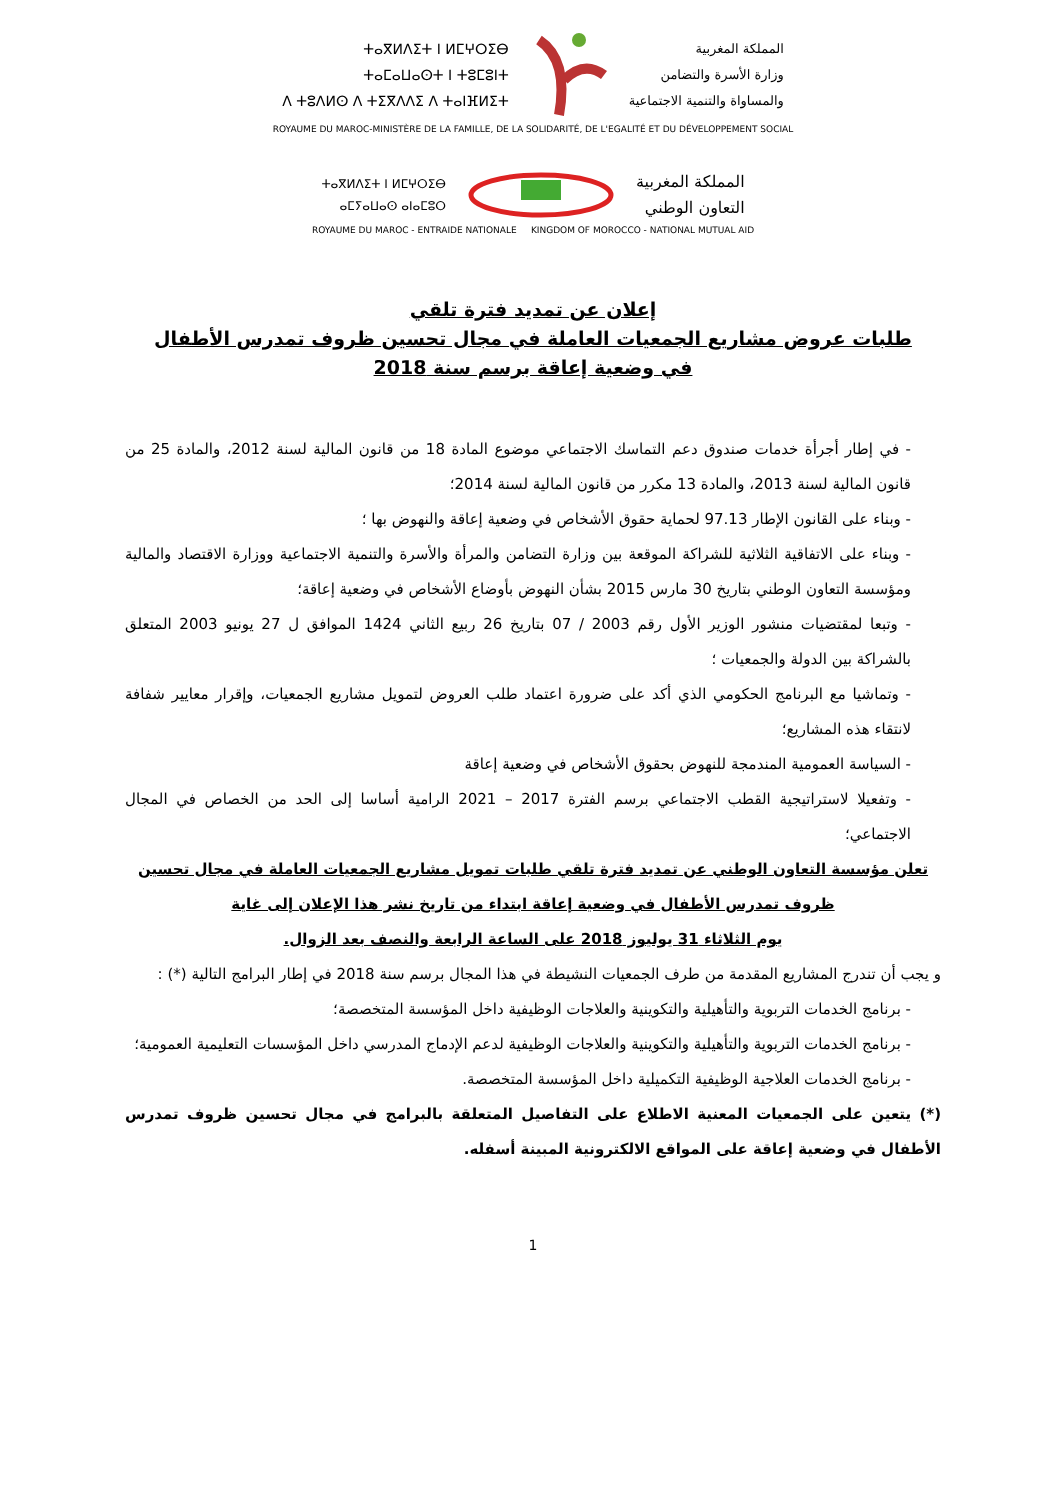ⵜⴰⴳⵍⴷⵉⵜ ⵏ ⵍⵎⵖⵔⵉⴱ
ⵜⴰⵎⴰⵡⴰⵙⵜ ⵏ ⵜⵓⵎⵓⵏⵜ
ⴷ ⵜⵓⴷⵍⵙ ⴷ ⵜⵉⴳⴷⴷⵉ ⴷ ⵜⴰⵏⴼⵍⵉⵜ
المملكة المغربية
وزارة الأسرة والتضامن
والمساواة والتنمية الاجتماعية
ROYAUME DU MAROC-MINISTÈRE DE LA FAMILLE, DE LA SOLIDARITÉ, DE L'EGALITÉ ET DU DÉVELOPPEMENT SOCIAL
ⵜⴰⴳⵍⴷⵉⵜ ⵏ ⵍⵎⵖⵔⵉⴱ
ⴰⵎⵢⴰⵡⴰⵙ ⴰⵏⴰⵎⵓⵔ
المملكة المغربية
التعاون الوطني
ROYAUME DU MAROC - ENTRAIDE NATIONALE KINGDOM OF MOROCCO - NATIONAL MUTUAL AID
إعلان عن تمديد فترة تلقي
طلبات عروض مشاريع الجمعيات العاملة في مجال تحسين ظروف تمدرس الأطفال
في وضعية إعاقة برسم سنة 2018
- في إطار أجرأة خدمات صندوق دعم التماسك الاجتماعي موضوع المادة 18 من قانون المالية لسنة 2012، والمادة 25 من قانون المالية لسنة 2013، والمادة 13 مكرر من قانون المالية لسنة 2014؛
- وبناء على القانون الإطار 97.13 لحماية حقوق الأشخاص في وضعية إعاقة والنهوض بها ؛
- وبناء على الاتفاقية الثلاثية للشراكة الموقعة بين وزارة التضامن والمرأة والأسرة والتنمية الاجتماعية ووزارة الاقتصاد والمالية ومؤسسة التعاون الوطني بتاريخ 30 مارس 2015 بشأن النهوض بأوضاع الأشخاص في وضعية إعاقة؛
- وتبعا لمقتضيات منشور الوزير الأول رقم 2003 / 07 بتاريخ 26 ربيع الثاني 1424 الموافق ل 27 يونيو 2003 المتعلق بالشراكة بين الدولة والجمعيات ؛
- وتماشيا مع البرنامج الحكومي الذي أكد على ضرورة اعتماد طلب العروض لتمويل مشاريع الجمعيات، وإقرار معايير شفافة لانتقاء هذه المشاريع؛
- السياسة العمومية المندمجة للنهوض بحقوق الأشخاص في وضعية إعاقة
- وتفعيلا لاستراتيجية القطب الاجتماعي برسم الفترة 2017 – 2021 الرامية أساسا إلى الحد من الخصاص في المجال الاجتماعي؛
تعلن مؤسسة التعاون الوطني عن تمديد فترة تلقي طلبات تمويل مشاريع الجمعيات العاملة في مجال تحسين ظروف تمدرس الأطفال في وضعية إعاقة ابتداء من تاريخ نشر هذا الإعلان إلى غاية
يوم الثلاثاء 31 يوليوز 2018 على الساعة الرابعة والنصف بعد الزوال.
و يجب أن تندرج المشاريع المقدمة من طرف الجمعيات النشيطة في هذا المجال برسم سنة 2018 في إطار البرامج التالية (*) :
- برنامج الخدمات التربوية والتأهيلية والتكوينية والعلاجات الوظيفية داخل المؤسسة المتخصصة؛
- برنامج الخدمات التربوية والتأهيلية والتكوينية والعلاجات الوظيفية لدعم الإدماج المدرسي داخل المؤسسات التعليمية العمومية؛
- برنامج الخدمات العلاجية الوظيفية التكميلية داخل المؤسسة المتخصصة.
(*) يتعين على الجمعيات المعنية الاطلاع على التفاصيل المتعلقة بالبرامج في مجال تحسين ظروف تمدرس الأطفال في وضعية إعاقة على المواقع الالكترونية المبينة أسفله.
1